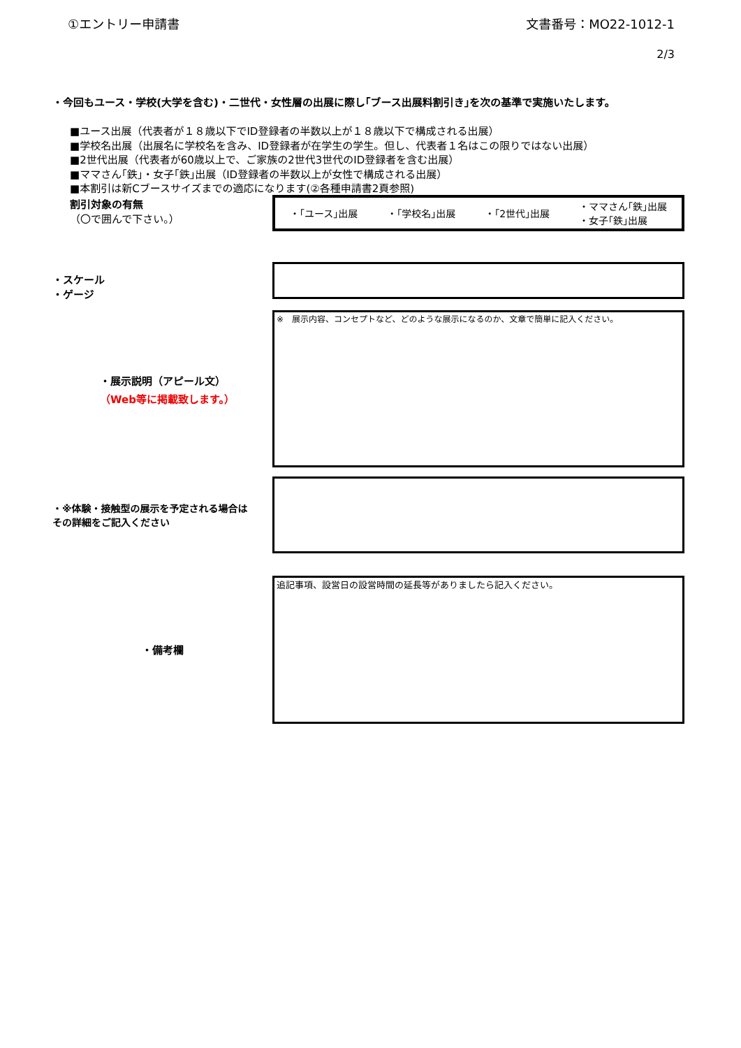①エントリー申請書 文書番号：MO22-1012-1
2/3
・今回もユース・学校(大学を含む)・二世代・女性層の出展に際し｢ブース出展料割引き｣を次の基準で実施いたします。
■ユース出展（代表者が１８歳以下でID登録者の半数以上が１８歳以下で構成される出展）
■学校名出展（出展名に学校名を含み、ID登録者が在学生の学生。但し、代表者１名はこの限りではない出展）
■2世代出展（代表者が60歳以上で、ご家族の2世代3世代のID登録者を含む出展）
■ママさん｢鉄｣・女子｢鉄｣出展（ID登録者の半数以上が女性で構成される出展）
■本割引は新Cブースサイズまでの適応になります(②各種申請書2頁参照)
割引対象の有無
（〇で囲んで下さい。）
・｢ユース｣出展 ・｢学校名｣出展 ・｢2世代｣出展 ・ママさん｢鉄｣出展
・女子｢鉄｣出展
・スケール
・ゲージ
・展示説明（アピール文）
（Web等に掲載致します。）
※　展示内容、コンセプトなど、どのような展示になるのか、文章で簡単に記入ください。
・※体験・接触型の展示を予定される場合は
その詳細をご記入ください
・備考欄
追記事項、設営日の設営時間の延長等がありましたら記入ください。